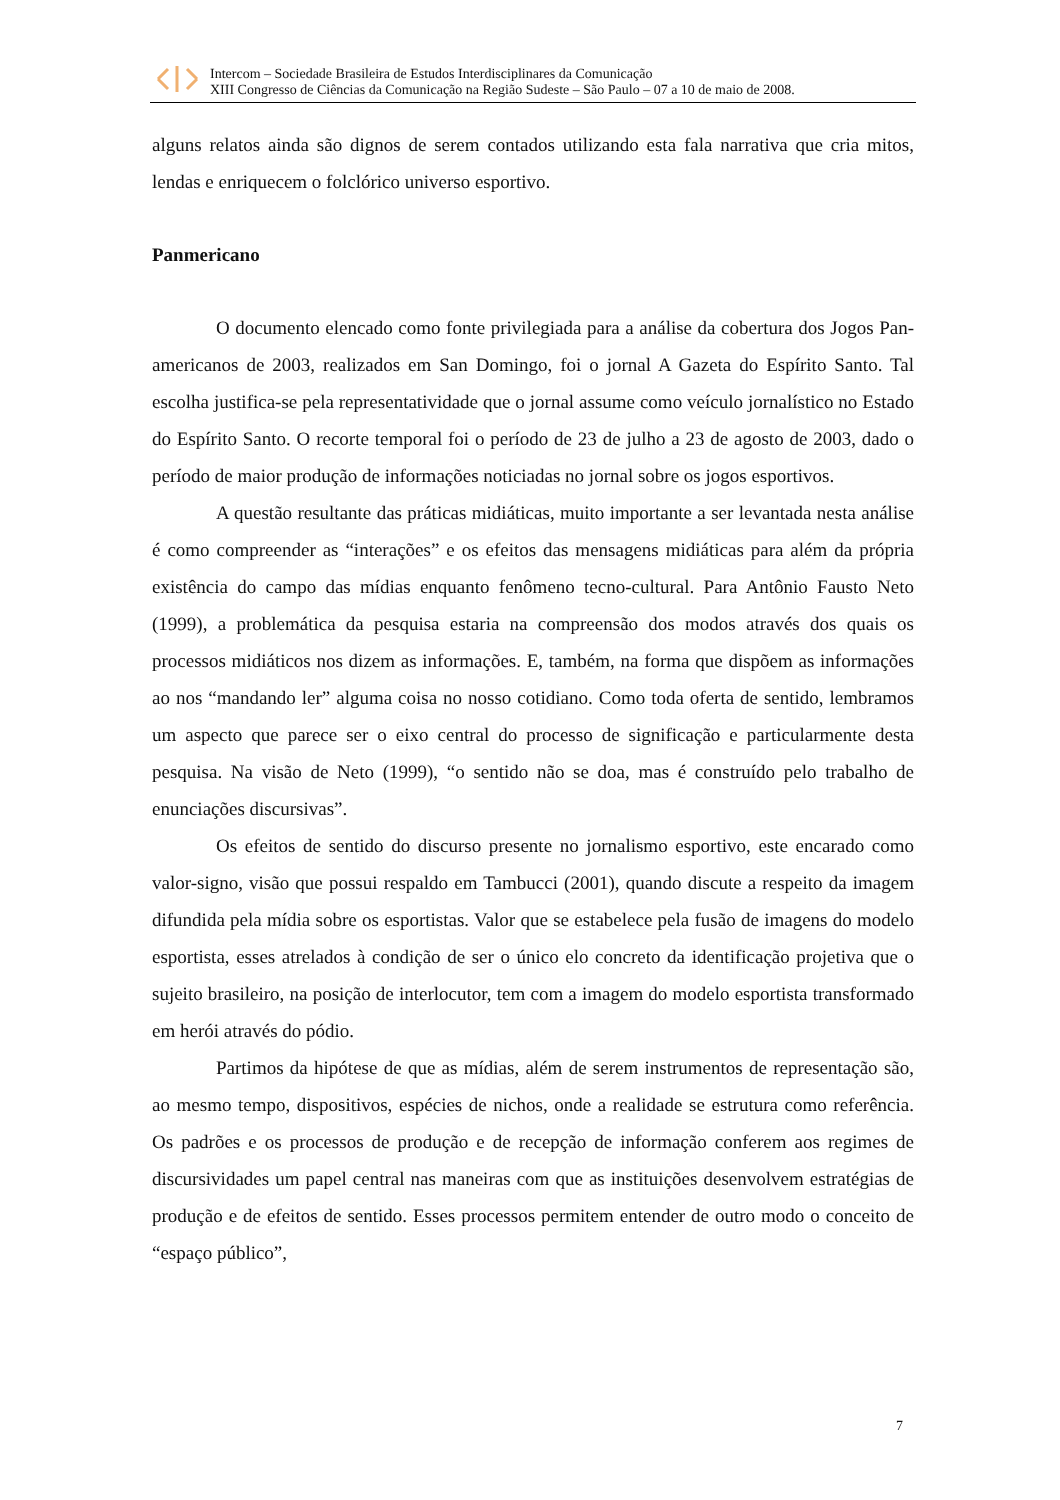Intercom – Sociedade Brasileira de Estudos Interdisciplinares da Comunicação
XIII Congresso de Ciências da Comunicação na Região Sudeste – São Paulo – 07 a 10 de maio de 2008.
alguns relatos ainda são dignos de serem contados utilizando esta fala narrativa que cria mitos, lendas e enriquecem o folclórico universo esportivo.
Panmericano
O documento elencado como fonte privilegiada para a análise da cobertura dos Jogos Pan-americanos de 2003, realizados em San Domingo, foi o jornal A Gazeta do Espírito Santo. Tal escolha justifica-se pela representatividade que o jornal assume como veículo jornalístico no Estado do Espírito Santo. O recorte temporal foi o período de 23 de julho a 23 de agosto de 2003, dado o período de maior produção de informações noticiadas no jornal sobre os jogos esportivos.
A questão resultante das práticas midiáticas, muito importante a ser levantada nesta análise é como compreender as “interações” e os efeitos das mensagens midiáticas para além da própria existência do campo das mídias enquanto fenômeno tecno-cultural. Para Antônio Fausto Neto (1999), a problemática da pesquisa estaria na compreensão dos modos através dos quais os processos midiáticos nos dizem as informações. E, também, na forma que dispõem as informações ao nos “mandando ler” alguma coisa no nosso cotidiano. Como toda oferta de sentido, lembramos um aspecto que parece ser o eixo central do processo de significação e particularmente desta pesquisa. Na visão de Neto (1999), “o sentido não se doa, mas é construído pelo trabalho de enunciações discursivas”.
Os efeitos de sentido do discurso presente no jornalismo esportivo, este encarado como valor-signo, visão que possui respaldo em Tambucci (2001), quando discute a respeito da imagem difundida pela mídia sobre os esportistas. Valor que se estabelece pela fusão de imagens do modelo esportista, esses atrelados à condição de ser o único elo concreto da identificação projetiva que o sujeito brasileiro, na posição de interlocutor, tem com a imagem do modelo esportista transformado em herói através do pódio.
Partimos da hipótese de que as mídias, além de serem instrumentos de representação são, ao mesmo tempo, dispositivos, espécies de nichos, onde a realidade se estrutura como referência. Os padrões e os processos de produção e de recepção de informação conferem aos regimes de discursividades um papel central nas maneiras com que as instituições desenvolvem estratégias de produção e de efeitos de sentido. Esses processos permitem entender de outro modo o conceito de “espaço público”,
7